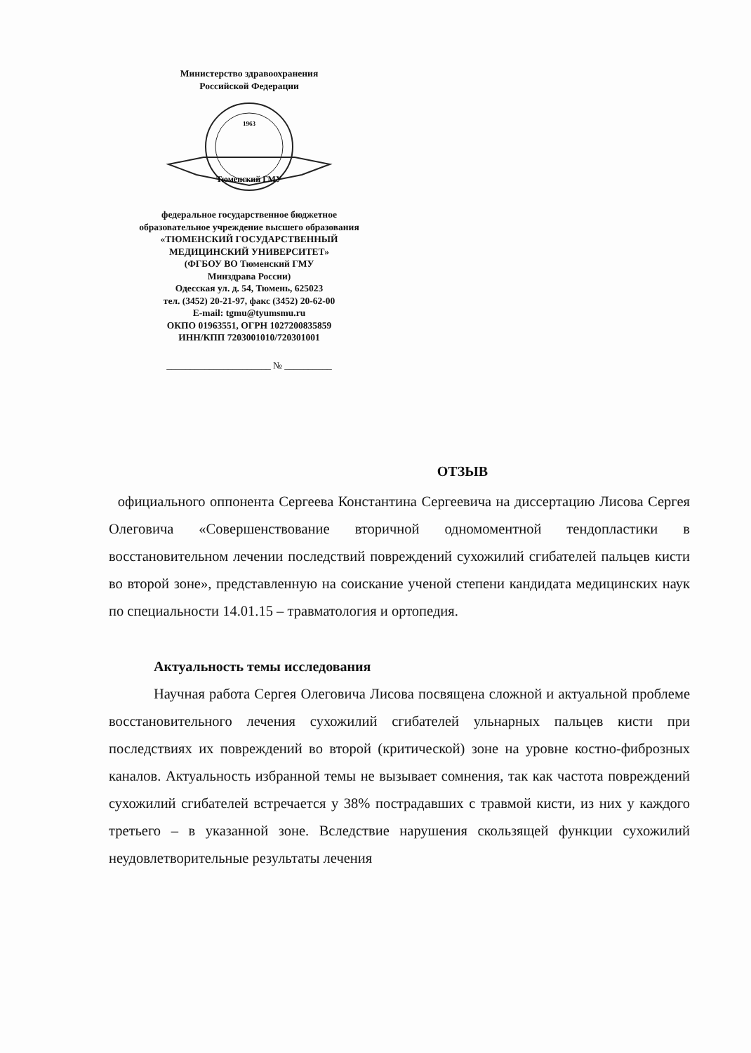Министерство здравоохранения
Российской Федерации
Тюменский ГМУ
1963
федеральное государственное бюджетное
образовательное учреждение высшего образования
«ТЮМЕНСКИЙ ГОСУДАРСТВЕННЫЙ
МЕДИЦИНСКИЙ УНИВЕРСИТЕТ»
(ФГБОУ ВО Тюменский ГМУ
Минздрава России)
Одесская ул. д. 54, Тюмень, 625023
тел. (3452) 20-21-97, факс (3452) 20-62-00
E-mail: tgmu@tyumsmu.ru
ОКПО 01963551, ОГРН 1027200835859
ИНН/КПП 7203001010/720301001
______________________ № __________
ОТЗЫВ
официального оппонента Сергеева Константина Сергеевича на диссертацию Лисова Сергея Олеговича «Совершенствование вторичной одномоментной тендопластики в восстановительном лечении последствий повреждений сухожилий сгибателей пальцев кисти во второй зоне», представленную на соискание ученой степени кандидата медицинских наук по специальности 14.01.15 – травматология и ортопедия.
Актуальность темы исследования
Научная работа Сергея Олеговича Лисова посвящена сложной и актуальной проблеме восстановительного лечения сухожилий сгибателей ульнарных пальцев кисти при последствиях их повреждений во второй (критической) зоне на уровне костно-фиброзных каналов. Актуальность избранной темы не вызывает сомнения, так как частота повреждений сухожилий сгибателей встречается у 38% пострадавших с травмой кисти, из них у каждого третьего – в указанной зоне. Вследствие нарушения скользящей функции сухожилий неудовлетворительные результаты лечения